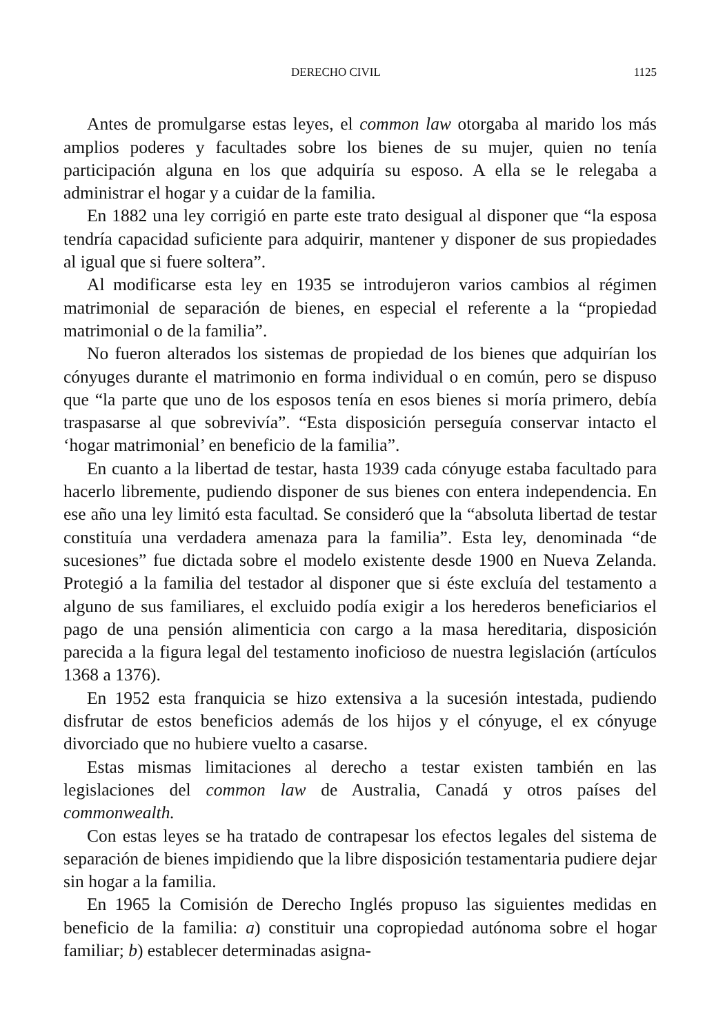DERECHO CIVIL 1125
Antes de promulgarse estas leyes, el common law otorgaba al marido los más amplios poderes y facultades sobre los bienes de su mujer, quien no tenía participación alguna en los que adquiría su esposo. A ella se le relegaba a administrar el hogar y a cuidar de la familia.
En 1882 una ley corrigió en parte este trato desigual al disponer que “la esposa tendría capacidad suficiente para adquirir, mantener y disponer de sus propiedades al igual que si fuere soltera”.
Al modificarse esta ley en 1935 se introdujeron varios cambios al régimen matrimonial de separación de bienes, en especial el referente a la “propiedad matrimonial o de la familia”.
No fueron alterados los sistemas de propiedad de los bienes que adquirían los cónyuges durante el matrimonio en forma individual o en común, pero se dispuso que “la parte que uno de los esposos tenía en esos bienes si moría primero, debía traspasarse al que sobrevivía”. “Esta disposición perseguía conservar intacto el ‘hogar matrimonial’ en beneficio de la familia”.
En cuanto a la libertad de testar, hasta 1939 cada cónyuge estaba facultado para hacerlo libremente, pudiendo disponer de sus bienes con entera independencia. En ese año una ley limitó esta facultad. Se consideró que la “absoluta libertad de testar constituía una verdadera amenaza para la familia”. Esta ley, denominada “de sucesiones” fue dictada sobre el modelo existente desde 1900 en Nueva Zelanda. Protegió a la familia del testador al disponer que si éste excluía del testamento a alguno de sus familiares, el excluido podía exigir a los herederos beneficiarios el pago de una pensión alimenticia con cargo a la masa hereditaria, disposición parecida a la figura legal del testamento inoficioso de nuestra legislación (artículos 1368 a 1376).
En 1952 esta franquicia se hizo extensiva a la sucesión intestada, pudiendo disfrutar de estos beneficios además de los hijos y el cónyuge, el ex cónyuge divorciado que no hubiere vuelto a casarse.
Estas mismas limitaciones al derecho a testar existen también en las legislaciones del common law de Australia, Canadá y otros países del commonwealth.
Con estas leyes se ha tratado de contrapesar los efectos legales del sistema de separación de bienes impidiendo que la libre disposición testamentaria pudiere dejar sin hogar a la familia.
En 1965 la Comisión de Derecho Inglés propuso las siguientes medidas en beneficio de la familia: a) constituir una copropiedad autónoma sobre el hogar familiar; b) establecer determinadas asigna-